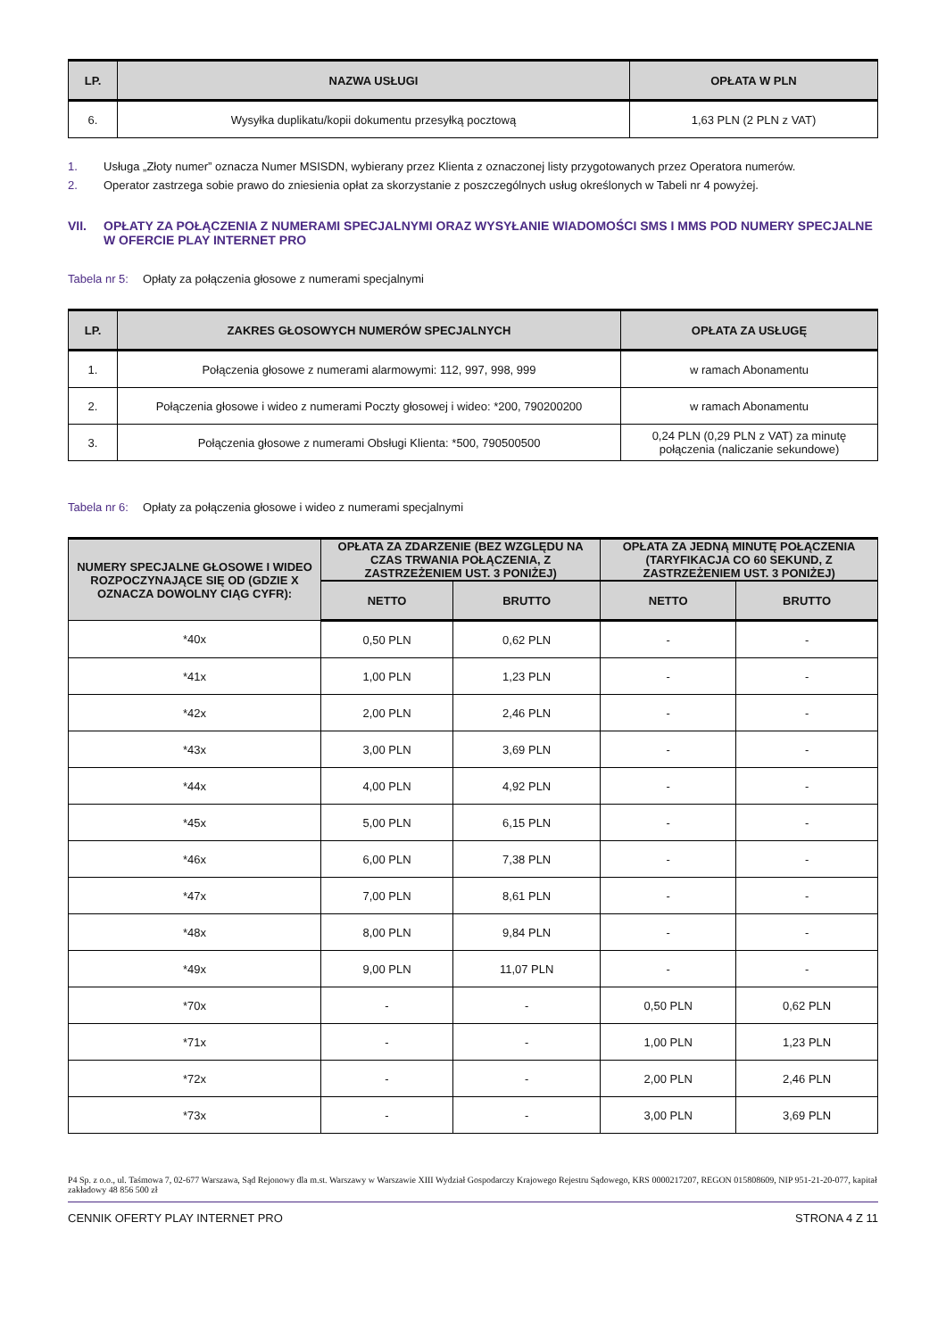| LP. | NAZWA USŁUGI | OPŁATA W PLN |
| --- | --- | --- |
| 6. | Wysyłka duplikatu/kopii dokumentu przesyłką pocztową | 1,63 PLN (2 PLN z VAT) |
1. Usługa „Złoty numer” oznacza Numer MSISDN, wybierany przez Klienta z oznaczonej listy przygotowanych przez Operatora numerów.
2. Operator zastrzega sobie prawo do zniesienia opłat za skorzystanie z poszczególnych usług określonych w Tabeli nr 4 powyżej.
VII. OPŁATY ZA POŁĄCZENIA Z NUMERAMI SPECJALNYMI ORAZ WYSYŁANIE WIADOMOŚCI SMS I MMS POD NUMERY SPECJALNE W OFERCIE PLAY INTERNET PRO
Tabela nr 5: Opłaty za połączenia głosowe z numerami specjalnymi
| LP. | ZAKRES GŁOSOWYCH NUMERÓW SPECJALNYCH | OPŁATA ZA USŁUGĘ |
| --- | --- | --- |
| 1. | Połączenia głosowe z numerami alarmowymi: 112, 997, 998, 999 | w ramach Abonamentu |
| 2. | Połączenia głosowe i wideo z numerami Poczty głosowej i wideo: *200, 790200200 | w ramach Abonamentu |
| 3. | Połączenia głosowe z numerami Obsługi Klienta: *500, 790500500 | 0,24 PLN (0,29 PLN z VAT) za minutę połączenia (naliczanie sekundowe) |
Tabela nr 6: Opłaty za połączenia głosowe i wideo z numerami specjalnymi
| NUMERY SPECJALNE GŁOSOWE I WIDEO ROZPOCZYNAJĄCE SIĘ OD (GDZIE X OZNACZA DOWOLNY CIĄG CYFR): | OPŁATA ZA ZDARZENIE (BEZ WZGLĘDU NA CZAS TRWANIA POŁĄCZENIA, Z ZASTRZEŻENIEM UST. 3 PONIŻEJ) | | OPŁATA ZA JEDNĄ MINUTĘ POŁĄCZENIA (TARYFIKACJA CO 60 SEKUND, Z ZASTRZEŻENIEM UST. 3 PONIŻEJ) | |
| --- | --- | --- | --- | --- |
| | NETTO | BRUTTO | NETTO | BRUTTO |
| *40x | 0,50 PLN | 0,62 PLN | - | - |
| *41x | 1,00 PLN | 1,23 PLN | - | - |
| *42x | 2,00 PLN | 2,46 PLN | - | - |
| *43x | 3,00 PLN | 3,69 PLN | - | - |
| *44x | 4,00 PLN | 4,92 PLN | - | - |
| *45x | 5,00 PLN | 6,15 PLN | - | - |
| *46x | 6,00 PLN | 7,38 PLN | - | - |
| *47x | 7,00 PLN | 8,61 PLN | - | - |
| *48x | 8,00 PLN | 9,84 PLN | - | - |
| *49x | 9,00 PLN | 11,07 PLN | - | - |
| *70x | - | - | 0,50 PLN | 0,62 PLN |
| *71x | - | - | 1,00 PLN | 1,23 PLN |
| *72x | - | - | 2,00 PLN | 2,46 PLN |
| *73x | - | - | 3,00 PLN | 3,69 PLN |
P4 Sp. z o.o., ul. Taśmowa 7, 02-677 Warszawa, Sąd Rejonowy dla m.st. Warszawy w Warszawie XIII Wydział Gospodarczy Krajowego Rejestru Sądowego, KRS 0000217207, REGON 015808609, NIP 951-21-20-077, kapitał zakładowy 48 856 500 zł
CENNIK OFERTY PLAY INTERNET PRO STRONA 4 Z 11